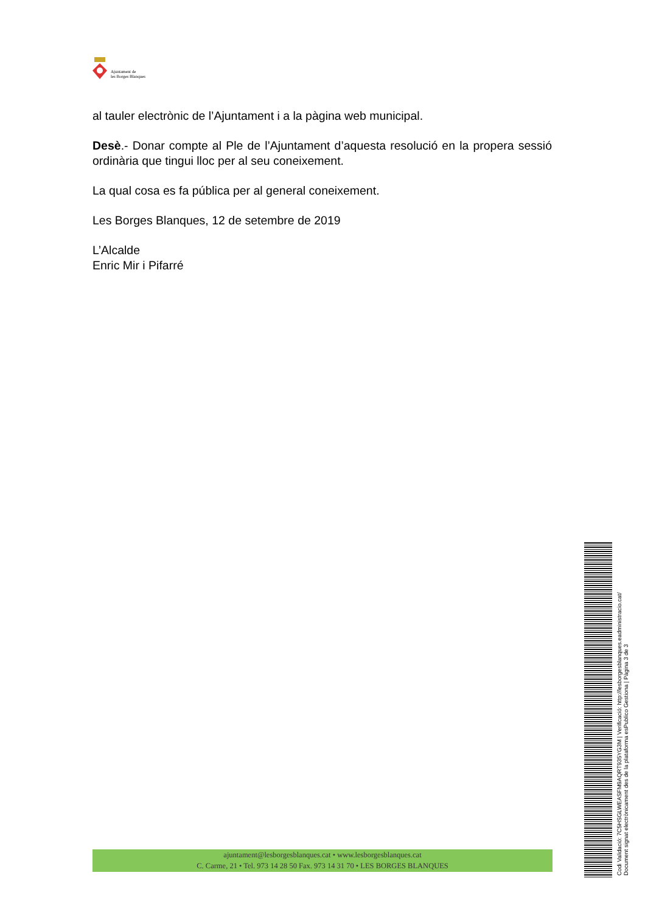Ajuntament de
les Borges Blanques
al tauler electrònic de l’Ajuntament i a la pàgina web municipal.
Desè.- Donar compte al Ple de l’Ajuntament d’aquesta resolució en la propera sessió ordinària que tingui lloc per al seu coneixement.
La qual cosa es fa pública per al general coneixement.
Les Borges Blanques, 12 de setembre de 2019
L’Alcalde
Enric Mir i Pifarré
ajuntament@lesborgesblanques.cat • www.lesborgesblanques.cat
C. Carme, 21 • Tel. 973 14 28 50 Fax. 973 14 31 70 • LES BORGES BLANQUES
Codi Validació: 7C5HSGLWEASFM9AQRT935YG3M | Verificació: http://lesborgesblanques.eadministracio.cat/
Document signat electrònicament des de la plataforma esPublico Gestiona | Pàgina 3 de 3